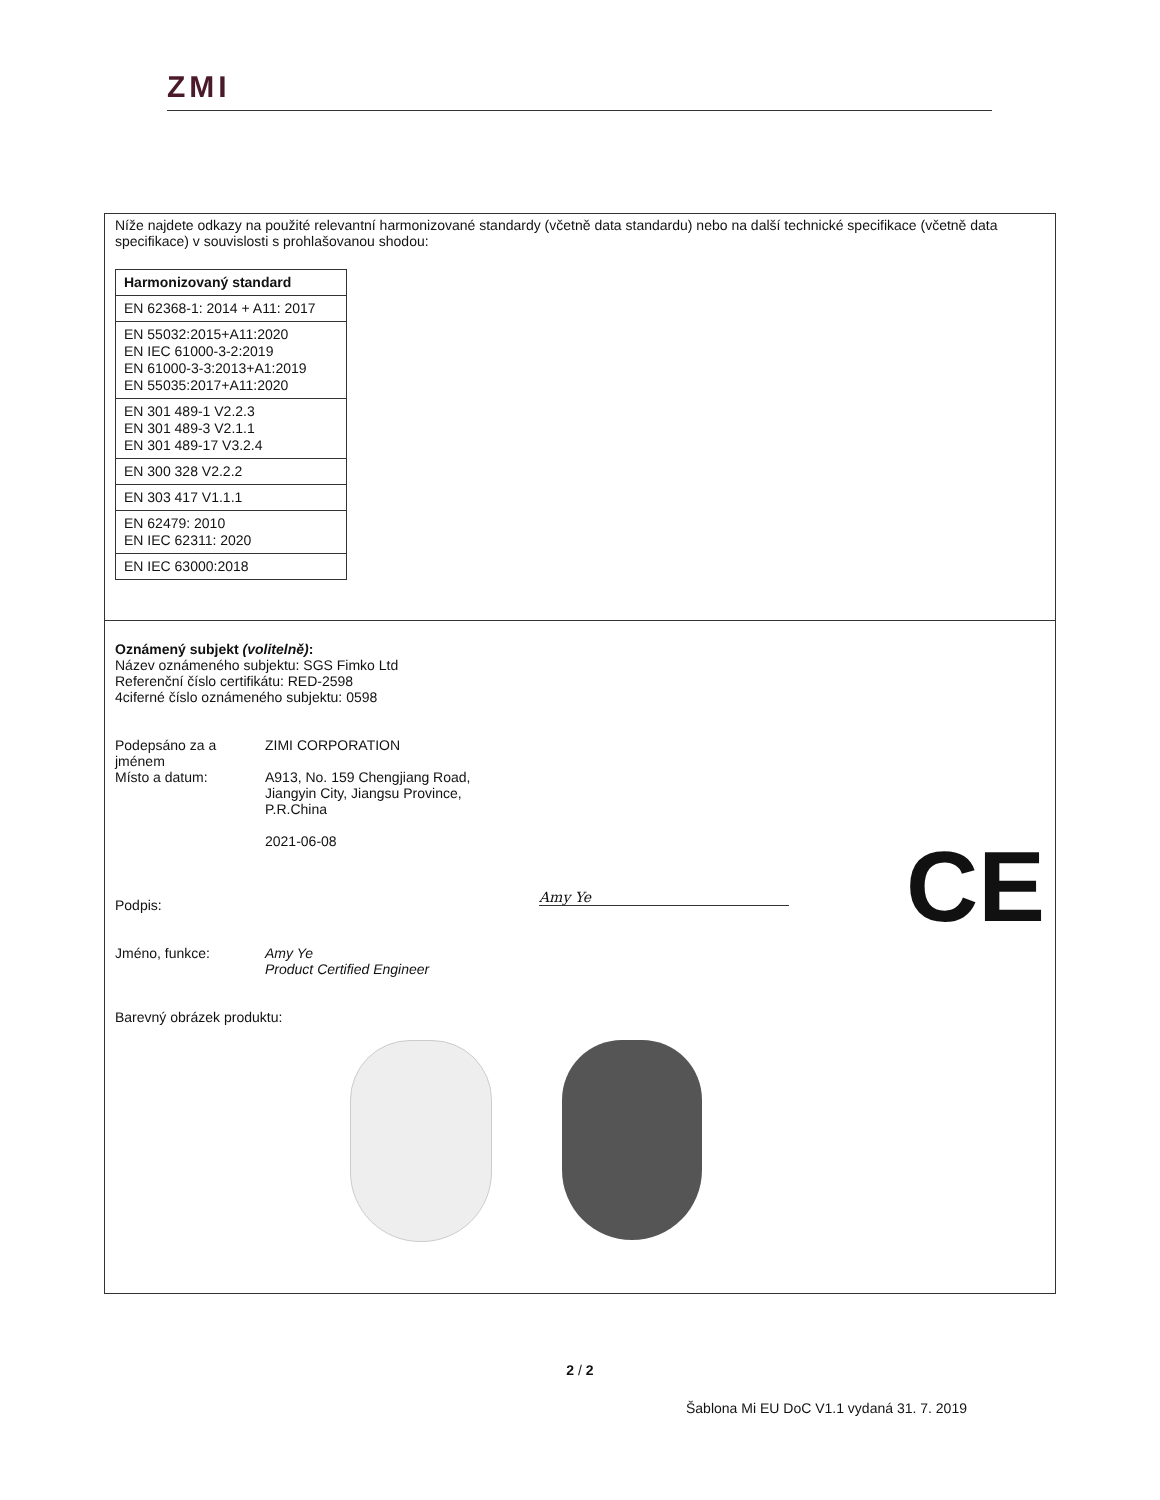ZMI
Níže najdete odkazy na použité relevantní harmonizované standardy (včetně data standardu) nebo na další technické specifikace (včetně data specifikace) v souvislosti s prohlašovanou shodou:
| Harmonizovaný standard |
| --- |
| EN 62368-1: 2014 + A11: 2017 |
| EN 55032:2015+A11:2020 EN IEC 61000-3-2:2019 EN 61000-3-3:2013+A1:2019 EN 55035:2017+A11:2020 |
| EN 301 489-1 V2.2.3 EN 301 489-3 V2.1.1 EN 301 489-17 V3.2.4 |
| EN 300 328 V2.2.2 |
| EN 303 417 V1.1.1 |
| EN 62479: 2010 EN IEC 62311: 2020 |
| EN IEC 63000:2018 |
Oznámený subjekt (volitelně):
Název oznámeného subjektu: SGS Fimko Ltd
Referenční číslo certifikátu: RED-2598
4ciferné číslo oznámeného subjektu: 0598
Podepsáno za a jménem ZIMI CORPORATION
Místo a datum: A913, No. 159 Chengjiang Road,
Jiangyin City, Jiangsu Province,
P.R.China
2021-06-08
Podpis:
Jméno, funkce: Amy Ye
Product Certified Engineer
Barevný obrázek produktu:
Amy Ye CE
2 / 2
Šablona Mi EU DoC V1.1 vydaná 31. 7. 2019